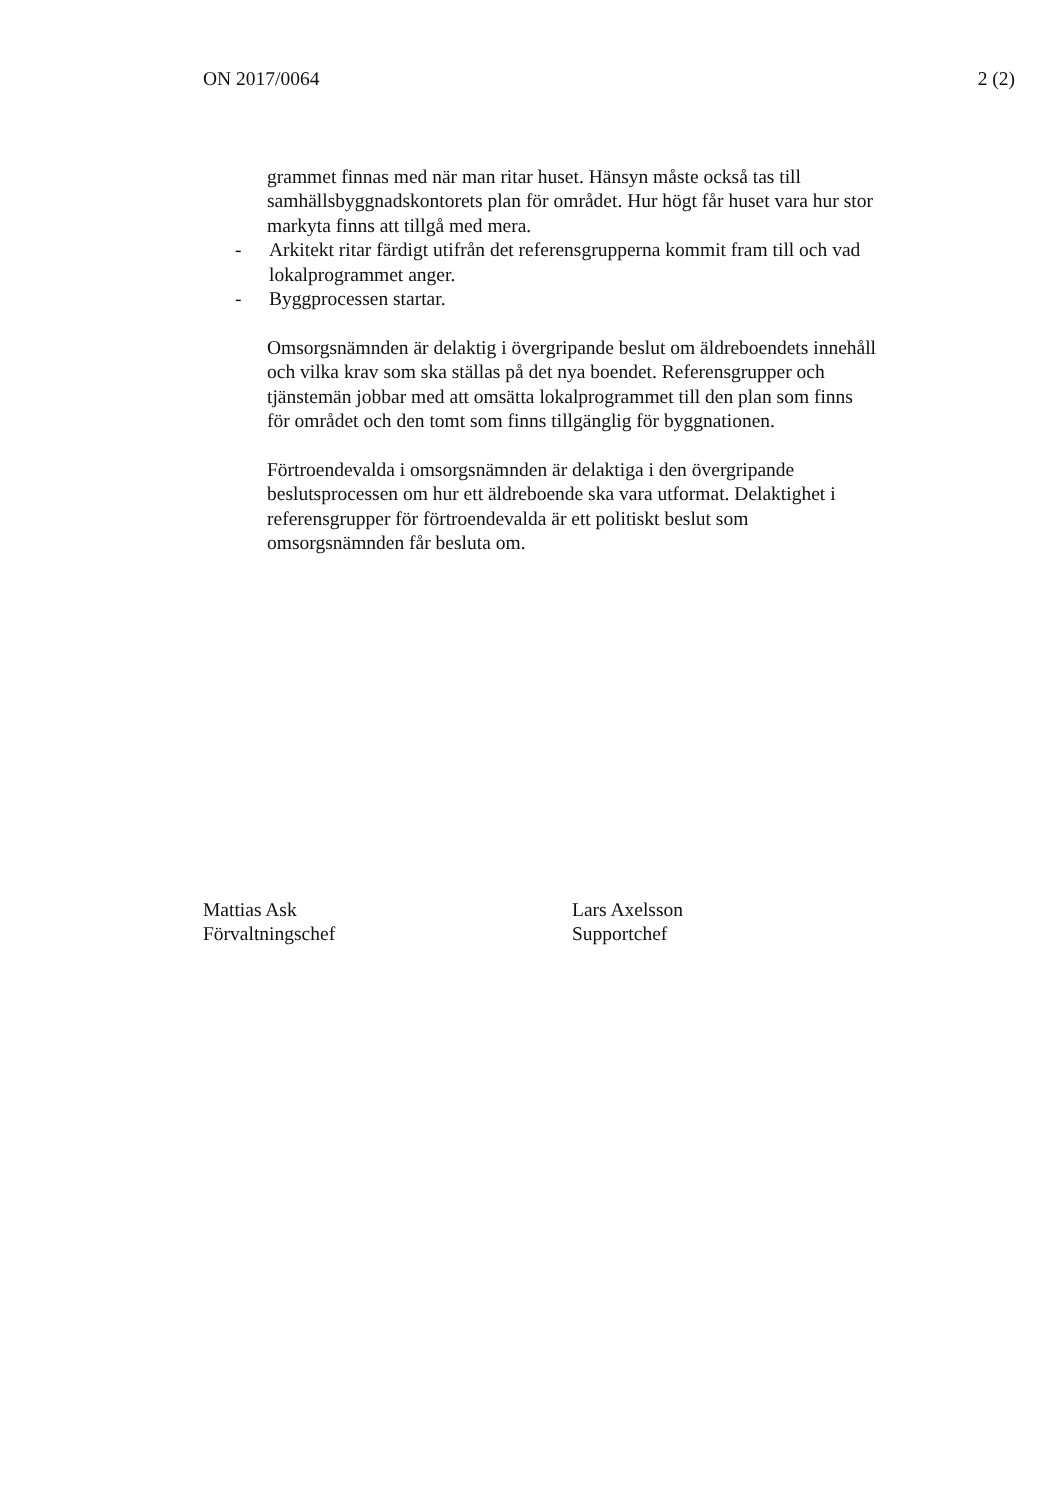ON 2017/0064 2 (2)
grammet finnas med när man ritar huset. Hänsyn måste också tas till samhällsbyggnadskontorets plan för området. Hur högt får huset vara hur stor markyta finns att tillgå med mera.
- Arkitekt ritar färdigt utifrån det referensgrupperna kommit fram till och vad lokalprogrammet anger.
- Byggprocessen startar.
Omsorgsnämnden är delaktig i övergripande beslut om äldreboendets innehåll och vilka krav som ska ställas på det nya boendet. Referensgrupper och tjänstemän jobbar med att omsätta lokalprogrammet till den plan som finns för området och den tomt som finns tillgänglig för byggnationen.
Förtroendevalda i omsorgsnämnden är delaktiga i den övergripande beslutsprocessen om hur ett äldreboende ska vara utformat. Delaktighet i referensgrupper för förtroendevalda är ett politiskt beslut som omsorgsnämnden får besluta om.
Mattias Ask
Förvaltningschef
Lars Axelsson
Supportchef